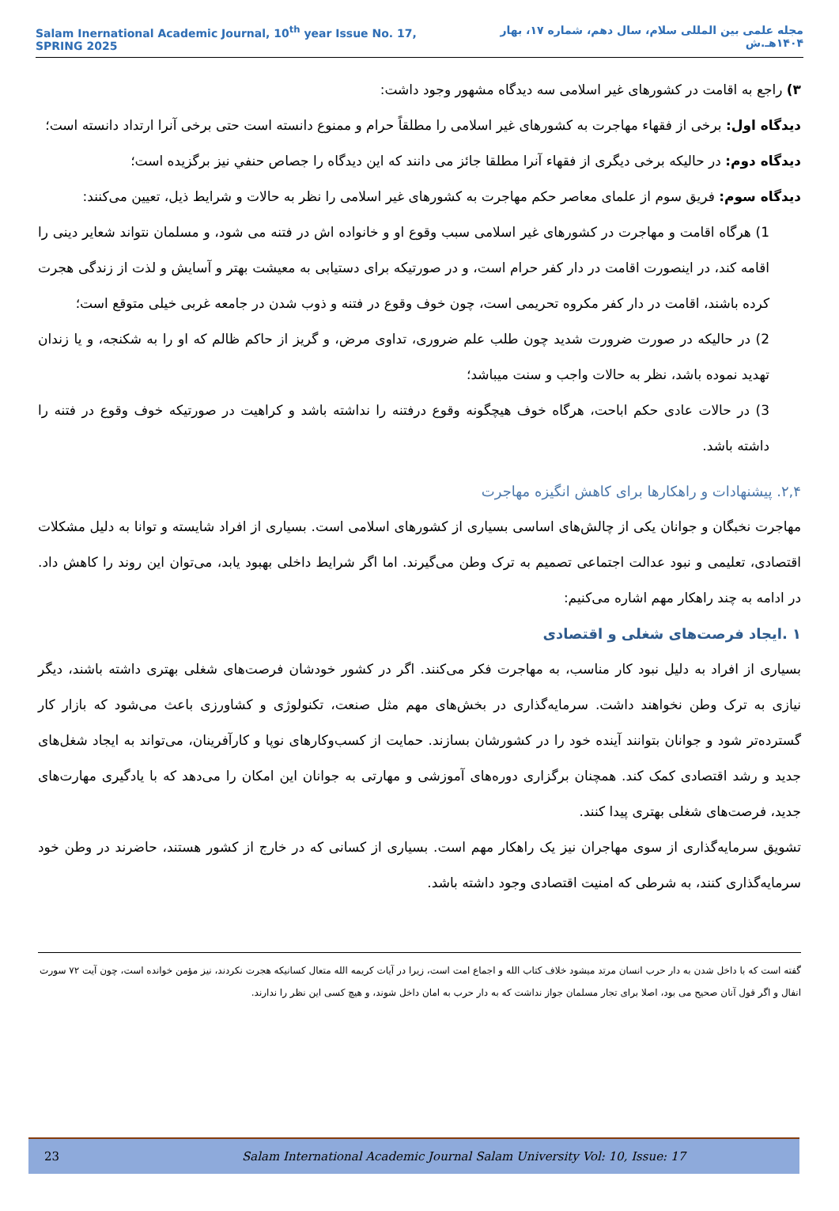Salam Inernational Academic Journal, 10<sup>th</sup> year Issue No. 17, SPRING 2025 مجله علمی بین المللی سلام، سال دهم، شماره ۱۷، بهار ۱۴۰۴هـ.ش
۳) راجع به اقامت در کشورهای غیر اسلامی سه دیدگاه مشهور وجود داشت:
دیدگاه اول: برخی از فقهاء مهاجرت به کشورهای غیر اسلامی را مطلقاً حرام و ممنوع دانسته است حتی برخی آنرا ارتداد دانسته است؛
دیدگاه دوم: در حالیکه برخی دیگری از فقهاء آنرا مطلقا جائز می دانند که این دیدگاه را جصاص حنفي نیز برگزیده است؛
دیدگاه سوم: فریق سوم از علمای معاصر حکم مهاجرت به کشورهای غیر اسلامی را نظر به حالات و شرایط ذیل، تعیین می‌کنند:
1) هرگاه اقامت و مهاجرت در کشورهای غیر اسلامی سبب وقوع او و خانواده اش در فتنه می شود، و مسلمان نتواند شعایر دینی را اقامه کند، در اینصورت اقامت در دار کفر حرام است، و در صورتیکه برای دستیابی به معیشت بهتر و آسایش و لذت از زندگی هجرت کرده باشند، اقامت در دار کفر مکروه تحریمی است، چون خوف وقوع در فتنه و ذوب شدن در جامعه غربی خیلی متوقع است؛
2) در حالیکه در صورت ضرورت شدید چون طلب علم ضروری، تداوی مرض، و گریز از حاکم ظالم که او را به شکنجه، و یا زندان تهدید نموده باشد، نظر به حالات واجب و سنت میباشد؛
3) در حالات عادی حکم اباحت، هرگاه خوف هیچگونه وقوع درفتنه را نداشته باشد و کراهیت در صورتیکه خوف وقوع در فتنه را داشته باشد.
۲,۴. پیشنهادات و راهکارها برای کاهش انگیزه مهاجرت
مهاجرت نخبگان و جوانان یکی از چالش‌های اساسی بسیاری از کشورهای اسلامی است. بسیاری از افراد شایسته و توانا به دلیل مشکلات اقتصادی، تعلیمی و نبود عدالت اجتماعی تصمیم به ترک وطن می‌گیرند. اما اگر شرایط داخلی بهبود یابد، می‌توان این روند را کاهش داد. در ادامه به چند راهکار مهم اشاره می‌کنیم:
۱ .ایجاد فرصت‌های شغلی و اقتصادی
بسیاری از افراد به دلیل نبود کار مناسب، به مهاجرت فکر می‌کنند. اگر در کشور خودشان فرصت‌های شغلی بهتری داشته باشند، دیگر نیازی به ترک وطن نخواهند داشت. سرمایه‌گذاری در بخش‌های مهم مثل صنعت، تکنولوژی و کشاورزی باعث می‌شود که بازار کار گسترده‌تر شود و جوانان بتوانند آینده خود را در کشورشان بسازند. حمایت از کسب‌وکارهای نوپا و کارآفرینان، می‌تواند به ایجاد شغل‌های جدید و رشد اقتصادی کمک کند. همچنان برگزاری دوره‌های آموزشی و مهارتی به جوانان این امکان را می‌دهد که با یادگیری مهارت‌های جدید، فرصت‌های شغلی بهتری پیدا کنند.
تشویق سرمایه‌گذاری از سوی مهاجران نیز یک راهکار مهم است. بسیاری از کسانی که در خارج از کشور هستند، حاضرند در وطن خود سرمایه‌گذاری کنند، به شرطی که امنیت اقتصادی وجود داشته باشد.
گفته است که با داخل شدن به دار حرب انسان مرتد میشود خلاف کتاب الله و اجماع امت است، زیرا در آیات کریمه الله متعال کسانیکه هجرت نکردند، نیز مؤمن خوانده است، چون آیت ۷۲ سورت انفال و اگر قول آنان صحیح می بود، اصلا برای تجار مسلمان جواز نداشت که به دار حرب به امان داخل شوند، و هیچ کسی این نظر را ندارند.
23 Salam International Academic Journal Salam University Vol: 10, Issue: 17